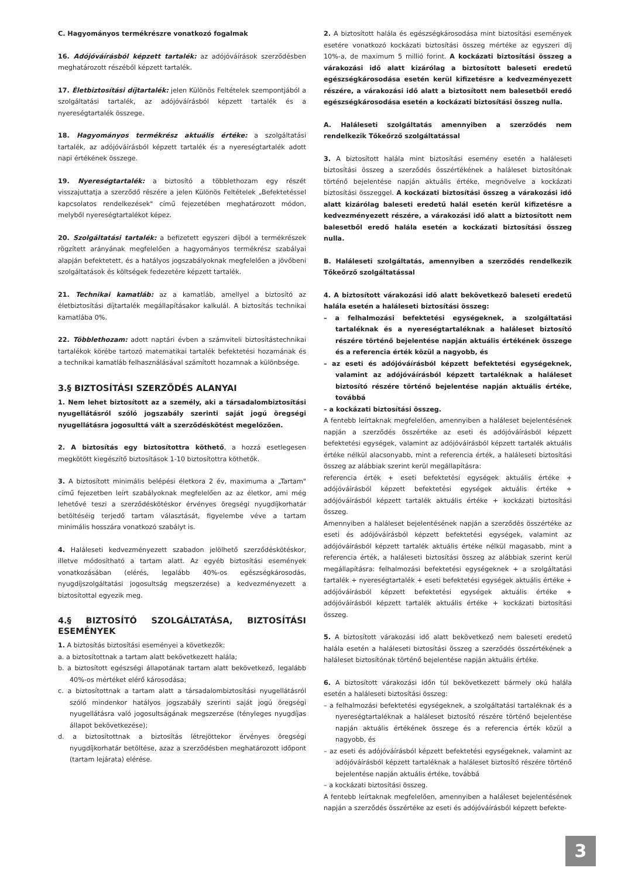C. Hagyományos termékrészre vonatkozó fogalmak
16. Adójóváírásból képzett tartalék: az adójóváírások szerződésben meghatározott részéből képzett tartalék.
17. Életbiztosítási díjtartalék: jelen Különös Feltételek szempontjából a szolgáltatási tartalék, az adójóváírásból képzett tartalék és a nyereségtartalék összege.
18. Hagyományos termékrész aktuális értéke: a szolgáltatási tartalék, az adójóváírásból képzett tartalék és a nyereségtartalék adott napi értékének összege.
19. Nyereségtartalék: a biztosító a többlethozam egy részét visszajuttatja a szerződő részére a jelen Különös Feltételek „Befektetéssel kapcsolatos rendelkezések" című fejezetében meghatározott módon, melyből nyereségtartalékot képez.
20. Szolgáltatási tartalék: a befizetett egyszeri díjból a termékrészek rögzített arányának megfelelően a hagyományos termékrész szabályai alapján befektetett, és a hatályos jogszabályoknak megfelelően a jövőbeni szolgáltatások és költségek fedezetére képzett tartalék.
21. Technikai kamatláb: az a kamatláb, amellyel a biztosító az életbiztosítási díjtartalék megállapításakor kalkulál. A biztosítás technikai kamatlába 0%.
22. Többlethozam: adott naptári évben a számviteli biztosítástechnikai tartalékok körébe tartozó matematikai tartalék befektetési hozamának és a technikai kamatláb felhasználásával számított hozamnak a különbsége.
3.§ BIZTOSÍTÁSI SZERZŐDÉS ALANYAI
1. Nem lehet biztosított az a személy, aki a társadalombiztosítási nyugellátásról szóló jogszabály szerinti saját jogú öregségi nyugellátásra jogosulttá vált a szerződéskötést megelőzően.
2. A biztosítás egy biztosítottra köthető, a hozzá esetlegesen megkötött kiegészítő biztosítások 1-10 biztosítottra köthetők.
3. A biztosított minimális belépési életkora 2 év, maximuma a „Tartam" című fejezetben leírt szabályoknak megfelelően az az életkor, ami még lehetővé teszi a szerződéskötéskor érvényes öregségi nyugdíjkorhatár betöltéséig terjedő tartam választását, figyelembe véve a tartam minimális hosszára vonatkozó szabályt is.
4. Haláleseti kedvezményezett szabadon jelölhető szerződéskötéskor, illetve módosítható a tartam alatt. Az egyéb biztosítási események vonatkozásában (elérés, legalább 40%-os egészségkárosodás, nyugdíjszolgáltatási jogosultság megszerzése) a kedvezményezett a biztosítottal egyezik meg.
4.§ BIZTOSÍTÓ SZOLGÁLTATÁSA, BIZTOSÍTÁSI ESEMÉNYEK
1. A biztosítás biztosítási eseményei a következők:
a. a biztosítottnak a tartam alatt bekövetkezett halála;
b. a biztosított egészségi állapotának tartam alatt bekövetkező, legalább 40%-os mértéket elérő károsodása;
c. a biztosítottnak a tartam alatt a társadalombiztosítási nyugellátásról szóló mindenkor hatályos jogszabály szerinti saját jogú öregségi nyugellátásra való jogosultságának megszerzése (tényleges nyugdíjas állapot bekövetkezése);
d. a biztosítottnak a biztosítás létrejöttekor érvényes öregségi nyugdíjkorhatár betöltése, azaz a szerződésben meghatározott időpont (tartam lejárata) elérése.
2. A biztosított halála és egészségkárosodása mint biztosítási események esetére vonatkozó kockázati biztosítási összeg mértéke az egyszeri díj 10%-a, de maximum 5 millió forint. A kockázati biztosítási összeg a várakozási idő alatt kizárólag a biztosított baleseti eredetű egészségkárosodása esetén kerül kifizetésre a kedvezményezett részére, a várakozási idő alatt a biztosított nem balesetből eredő egészségkárosodása esetén a kockázati biztosítási összeg nulla.
A. Haláleseti szolgáltatás amennyiben a szerződés nem rendelkezik Tőkeőrző szolgáltatással
3. A biztosított halála mint biztosítási esemény esetén a haláleseti biztosítási összeg a szerződés összértékének a haláleset biztosítónak történő bejelentése napján aktuális értéke, megnövelve a kockázati biztosítási összeggel. A kockázati biztosítási összeg a várakozási idő alatt kizárólag baleseti eredetű halál esetén kerül kifizetésre a kedvezményezett részére, a várakozási idő alatt a biztosított nem balesetből eredő halála esetén a kockázati biztosítási összeg nulla.
B. Haláleseti szolgáltatás, amennyiben a szerződés rendelkezik Tőkeőrző szolgáltatással
4. A biztosított várakozási idő alatt bekövetkező baleseti eredetű halála esetén a haláleseti biztosítási összeg:
– a felhalmozási befektetési egységeknek, a szolgáltatási tartaléknak és a nyereségtartaléknak a haláleset biztosító részére történő bejelentése napján aktuális értékének összege és a referencia érték közül a nagyobb, és
– az eseti és adójóváírásból képzett befektetési egységeknek, valamint az adójóváírásból képzett tartaléknak a haláleset biztosító részére történő bejelentése napján aktuális értéke, továbbá
– a kockázati biztosítási összeg.
A fentebb leírtaknak megfelelően, amennyiben a haláleset bejelentésének napján a szerződés összértéke az eseti és adójóváírásból képzett befektetési egységek, valamint az adójóváírásból képzett tartalék aktuális értéke nélkül alacsonyabb, mint a referencia érték, a haláleseti biztosítási összeg az alábbiak szerint kerül megállapításra:
referencia érték + eseti befektetési egységek aktuális értéke + adójóváírásból képzett befektetési egységek aktuális értéke + adójóváírásból képzett tartalék aktuális értéke + kockázati biztosítási összeg.
Amennyiben a haláleset bejelentésének napján a szerződés összértéke az eseti és adójóváírásból képzett befektetési egységek, valamint az adójóváírásból képzett tartalék aktuális értéke nélkül magasabb, mint a referencia érték, a haláleseti biztosítási összeg az alábbiak szerint kerül megállapításra: felhalmozási befektetési egységeknek + a szolgáltatási tartalék + nyereségtartalék + eseti befektetési egységek aktuális értéke + adójóváírásból képzett befektetési egységek aktuális értéke + adójóváírásból képzett tartalék aktuális értéke + kockázati biztosítási összeg.
5. A biztosított várakozási idő alatt bekövetkező nem baleseti eredetű halála esetén a haláleseti biztosítási összeg a szerződés összértékének a haláleset biztosítónak történő bejelentése napján aktuális értéke.
6. A biztosított várakozási időn túl bekövetkezett bármely okú halála esetén a haláleseti biztosítási összeg:
– a felhalmozási befektetési egységeknek, a szolgáltatási tartaléknak és a nyereségtartaléknak a haláleset biztosító részére történő bejelentése napján aktuális értékének összege és a referencia érték közül a nagyobb, és
– az eseti és adójóváírásból képzett befektetési egységeknek, valamint az adójóváírásból képzett tartaléknak a haláleset biztosító részére történő bejelentése napján aktuális értéke, továbbá
– a kockázati biztosítási összeg.
A fentebb leírtaknak megfelelően, amennyiben a haláleset bejelentésének napján a szerződés összértéke az eseti és adójóváírásból képzett befekte-
3